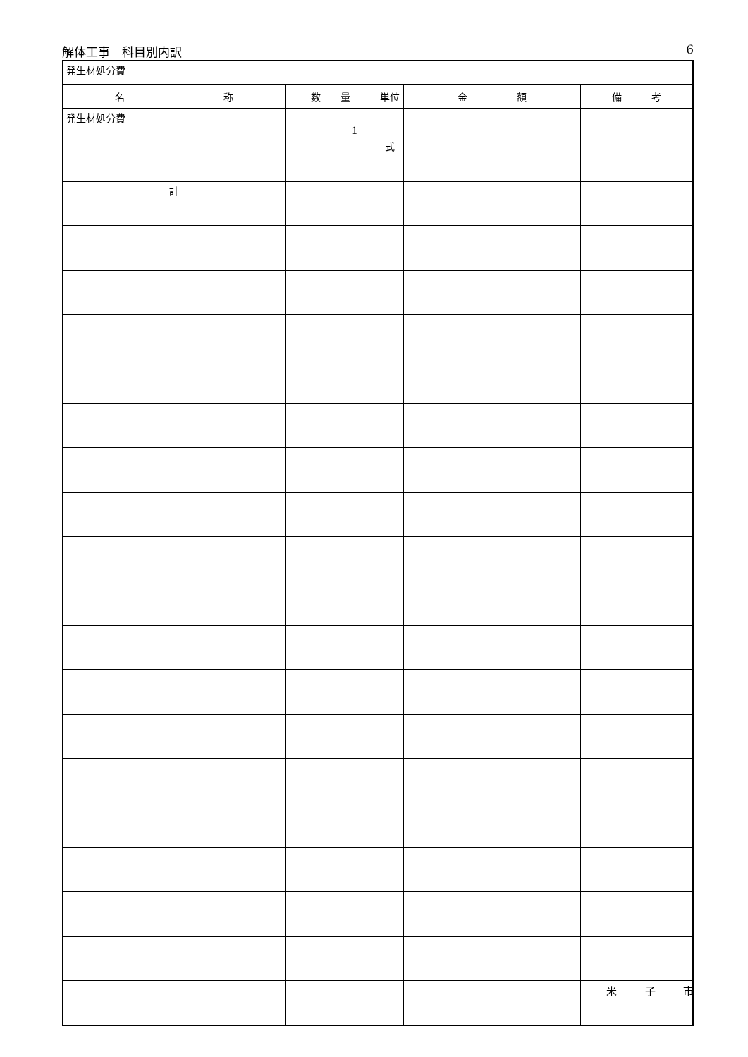解体工事　科目別内訳 6
| 発生材処分費 | | | | |
| 名 称 | 数 量 | 単位 | 金 額 | 備 考 |
| 発生材処分費 | 1 | 式 | | |
| 計 | | | | |
米 子 市